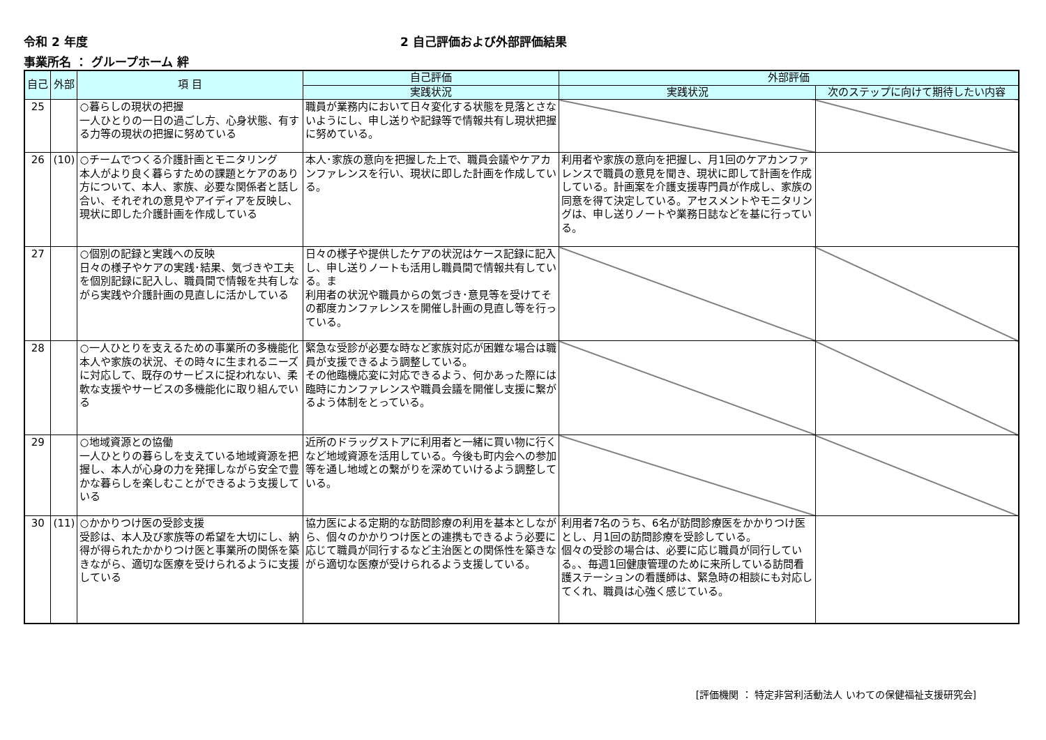令和 2 年度 2 自己評価および外部評価結果
事業所名 ： グループホーム 絆
| 自己 | 外部 | 項 目 | 自己評価 | 外部評価 | |
| --- | --- | --- | --- | --- | --- |
| | | | 実践状況 | 実践状況 | 次のステップに向けて期待したい内容 |
| 25 | | ○暮らしの現状の把握 一人ひとりの一日の過ごし方、心身状態、有する力等の現状の把握に努めている | 職員が業務内において日々変化する状態を見落とさないようにし、申し送りや記録等で情報共有し現状把握に努めている。 | | |
| 26 | (10) | ○チームでつくる介護計画とモニタリング 本人がより良く暮らすための課題とケアのあり方について、本人、家族、必要な関係者と話し合い、それぞれの意見やアイディアを反映し、現状に即した介護計画を作成している | 本人･家族の意向を把握した上で、職員会議やケアカンファレンスを行い、現状に即した計画を作成している。 | 利用者や家族の意向を把握し、月1回のケアカンファレンスで職員の意見を聞き、現状に即して計画を作成している。計画案を介護支援専門員が作成し、家族の同意を得て決定している。アセスメントやモニタリングは、申し送りノートや業務日誌などを基に行っている。 | |
| 27 | | ○個別の記録と実践への反映 日々の様子やケアの実践･結果、気づきや工夫を個別記録に記入し、職員間で情報を共有しながら実践や介護計画の見直しに活かしている | 日々の様子や提供したケアの状況はケース記録に記入し、申し送りノートも活用し職員間で情報共有している。ま 利用者の状況や職員からの気づき･意見等を受けてその都度カンファレンスを開催し計画の見直し等を行っている。 | | |
| 28 | | ○一人ひとりを支えるための事業所の多機能化 本人や家族の状況、その時々に生まれるニーズに対応して、既存のサービスに捉われない、柔軟な支援やサービスの多機能化に取り組んでいる | 緊急な受診が必要な時など家族対応が困難な場合は職員が支援できるよう調整している。 その他臨機応変に対応できるよう、何かあった際には臨時にカンファレンスや職員会議を開催し支援に繋がるよう体制をとっている。 | | |
| 29 | | ○地域資源との協働 一人ひとりの暮らしを支えている地域資源を把握し、本人が心身の力を発揮しながら安全で豊かな暮らしを楽しむことができるよう支援している | 近所のドラッグストアに利用者と一緒に買い物に行くなど地域資源を活用している。今後も町内会への参加等を通し地域との繋がりを深めていけるよう調整している。 | | |
| 30 | (11) | ○かかりつけ医の受診支援 受診は、本人及び家族等の希望を大切にし、納得が得られたかかりつけ医と事業所の関係を築きながら、適切な医療を受けられるように支援している | 協力医による定期的な訪問診療の利用を基本としながら、個々のかかりつけ医との連携もできるよう必要に応じて職員が同行するなど主治医との関係性を築きながら適切な医療が受けられるよう支援している。 | 利用者7名のうち、6名が訪問診療医をかかりつけ医とし、月1回の訪問診療を受診している。 個々の受診の場合は、必要に応じ職員が同行している。、毎週1回健康管理のために来所している訪問看護ステーションの看護師は、緊急時の相談にも対応してくれ、職員は心強く感じている。 | |
[評価機関 ： 特定非営利活動法人 いわての保健福祉支援研究会]